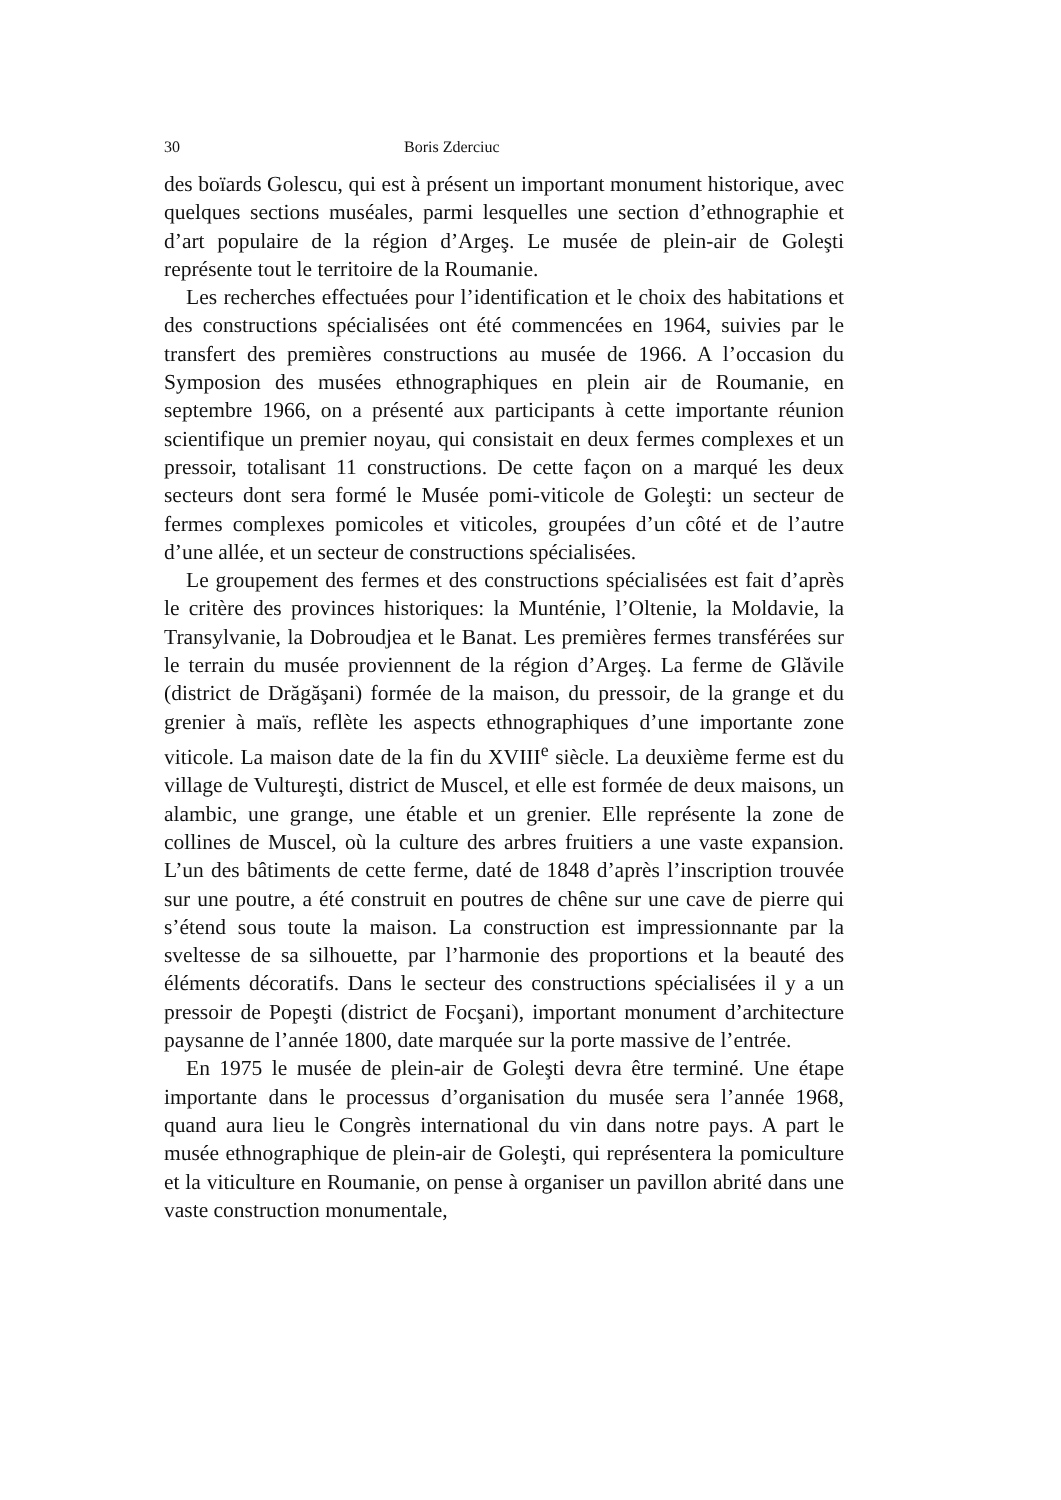30 Boris Zderciuc
des boïards Golescu, qui est à présent un important monument historique, avec quelques sections muséales, parmi lesquelles une section d’ethnographie et d’art populaire de la région d’Argeş. Le musée de plein-air de Goleşti représente tout le territoire de la Roumanie.
Les recherches effectuées pour l’identification et le choix des habitations et des constructions spécialisées ont été commencées en 1964, suivies par le transfert des premières constructions au musée de 1966. A l’occasion du Symposion des musées ethnographiques en plein air de Roumanie, en septembre 1966, on a présenté aux participants à cette importante réunion scientifique un premier noyau, qui consistait en deux fermes complexes et un pressoir, totalisant 11 constructions. De cette façon on a marqué les deux secteurs dont sera formé le Musée pomi-viticole de Goleşti: un secteur de fermes complexes pomicoles et viticoles, groupées d’un côté et de l’autre d’une allée, et un secteur de constructions spécialisées.
Le groupement des fermes et des constructions spécialisées est fait d’après le critère des provinces historiques: la Munténie, l’Oltenie, la Moldavie, la Transylvanie, la Dobroudjea et le Banat. Les premières fermes transférées sur le terrain du musée proviennent de la région d’Argeş. La ferme de Glăvile (district de Drăgăşani) formée de la maison, du pressoir, de la grange et du grenier à maïs, reflète les aspects ethnographiques d’une importante zone viticole. La maison date de la fin du XVIII<sup>e</sup> siècle. La deuxième ferme est du village de Vultureşti, district de Muscel, et elle est formée de deux maisons, un alambic, une grange, une étable et un grenier. Elle représente la zone de collines de Muscel, où la culture des arbres fruitiers a une vaste expansion. L’un des bâtiments de cette ferme, daté de 1848 d’après l’inscription trouvée sur une poutre, a été construit en poutres de chêne sur une cave de pierre qui s’étend sous toute la maison. La construction est impressionnante par la sveltesse de sa silhouette, par l’harmonie des proportions et la beauté des éléments décoratifs. Dans le secteur des constructions spécialisées il y a un pressoir de Popeşti (district de Focşani), important monument d’architecture paysanne de l’année 1800, date marquée sur la porte massive de l’entrée.
En 1975 le musée de plein-air de Goleşti devra être terminé. Une étape importante dans le processus d’organisation du musée sera l’année 1968, quand aura lieu le Congrès international du vin dans notre pays. A part le musée ethnographique de plein-air de Goleşti, qui représentera la pomiculture et la viticulture en Roumanie, on pense à organiser un pavillon abrité dans une vaste construction monumentale,